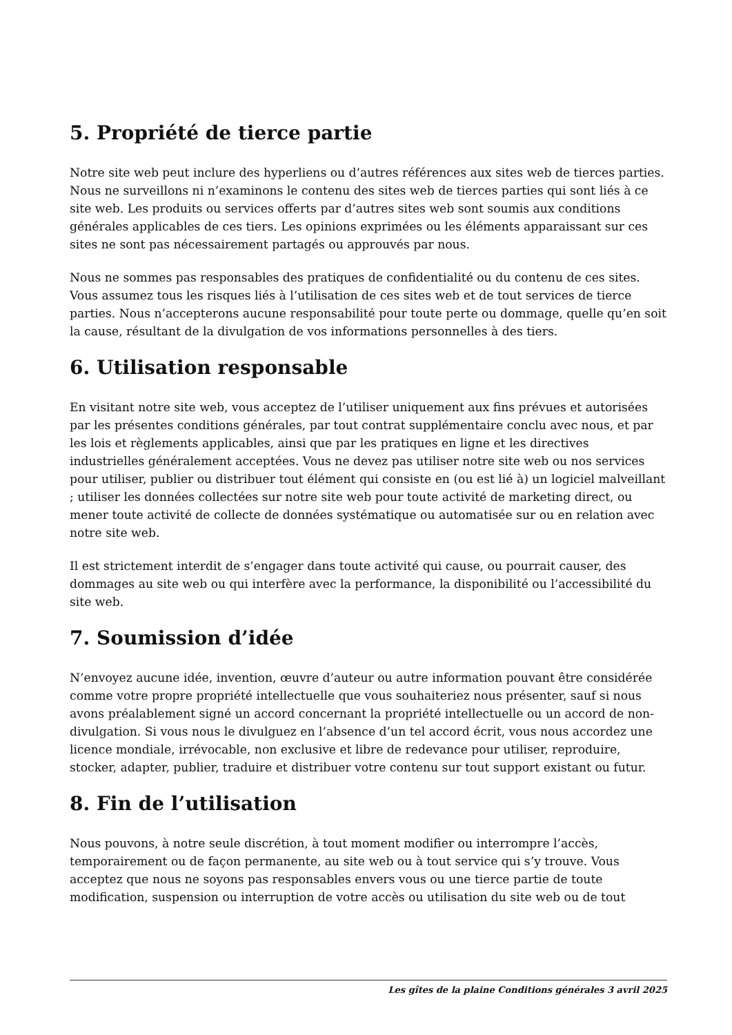5. Propriété de tierce partie
Notre site web peut inclure des hyperliens ou d’autres références aux sites web de tierces parties. Nous ne surveillons ni n’examinons le contenu des sites web de tierces parties qui sont liés à ce site web. Les produits ou services offerts par d’autres sites web sont soumis aux conditions générales applicables de ces tiers. Les opinions exprimées ou les éléments apparaissant sur ces sites ne sont pas nécessairement partagés ou approuvés par nous.
Nous ne sommes pas responsables des pratiques de confidentialité ou du contenu de ces sites. Vous assumez tous les risques liés à l’utilisation de ces sites web et de tout services de tierce parties. Nous n’accepterons aucune responsabilité pour toute perte ou dommage, quelle qu’en soit la cause, résultant de la divulgation de vos informations personnelles à des tiers.
6. Utilisation responsable
En visitant notre site web, vous acceptez de l’utiliser uniquement aux fins prévues et autorisées par les présentes conditions générales, par tout contrat supplémentaire conclu avec nous, et par les lois et règlements applicables, ainsi que par les pratiques en ligne et les directives industrielles généralement acceptées. Vous ne devez pas utiliser notre site web ou nos services pour utiliser, publier ou distribuer tout élément qui consiste en (ou est lié à) un logiciel malveillant ; utiliser les données collectées sur notre site web pour toute activité de marketing direct, ou mener toute activité de collecte de données systématique ou automatisée sur ou en relation avec notre site web.
Il est strictement interdit de s’engager dans toute activité qui cause, ou pourrait causer, des dommages au site web ou qui interfère avec la performance, la disponibilité ou l’accessibilité du site web.
7. Soumission d’idée
N’envoyez aucune idée, invention, œuvre d’auteur ou autre information pouvant être considérée comme votre propre propriété intellectuelle que vous souhaiteriez nous présenter, sauf si nous avons préalablement signé un accord concernant la propriété intellectuelle ou un accord de non-divulgation. Si vous nous le divulguez en l’absence d’un tel accord écrit, vous nous accordez une licence mondiale, irrévocable, non exclusive et libre de redevance pour utiliser, reproduire, stocker, adapter, publier, traduire et distribuer votre contenu sur tout support existant ou futur.
8. Fin de l’utilisation
Nous pouvons, à notre seule discrétion, à tout moment modifier ou interrompre l’accès, temporairement ou de façon permanente, au site web ou à tout service qui s’y trouve. Vous acceptez que nous ne soyons pas responsables envers vous ou une tierce partie de toute modification, suspension ou interruption de votre accès ou utilisation du site web ou de tout
Les gîtes de la plaine Conditions générales 3 avril 2025